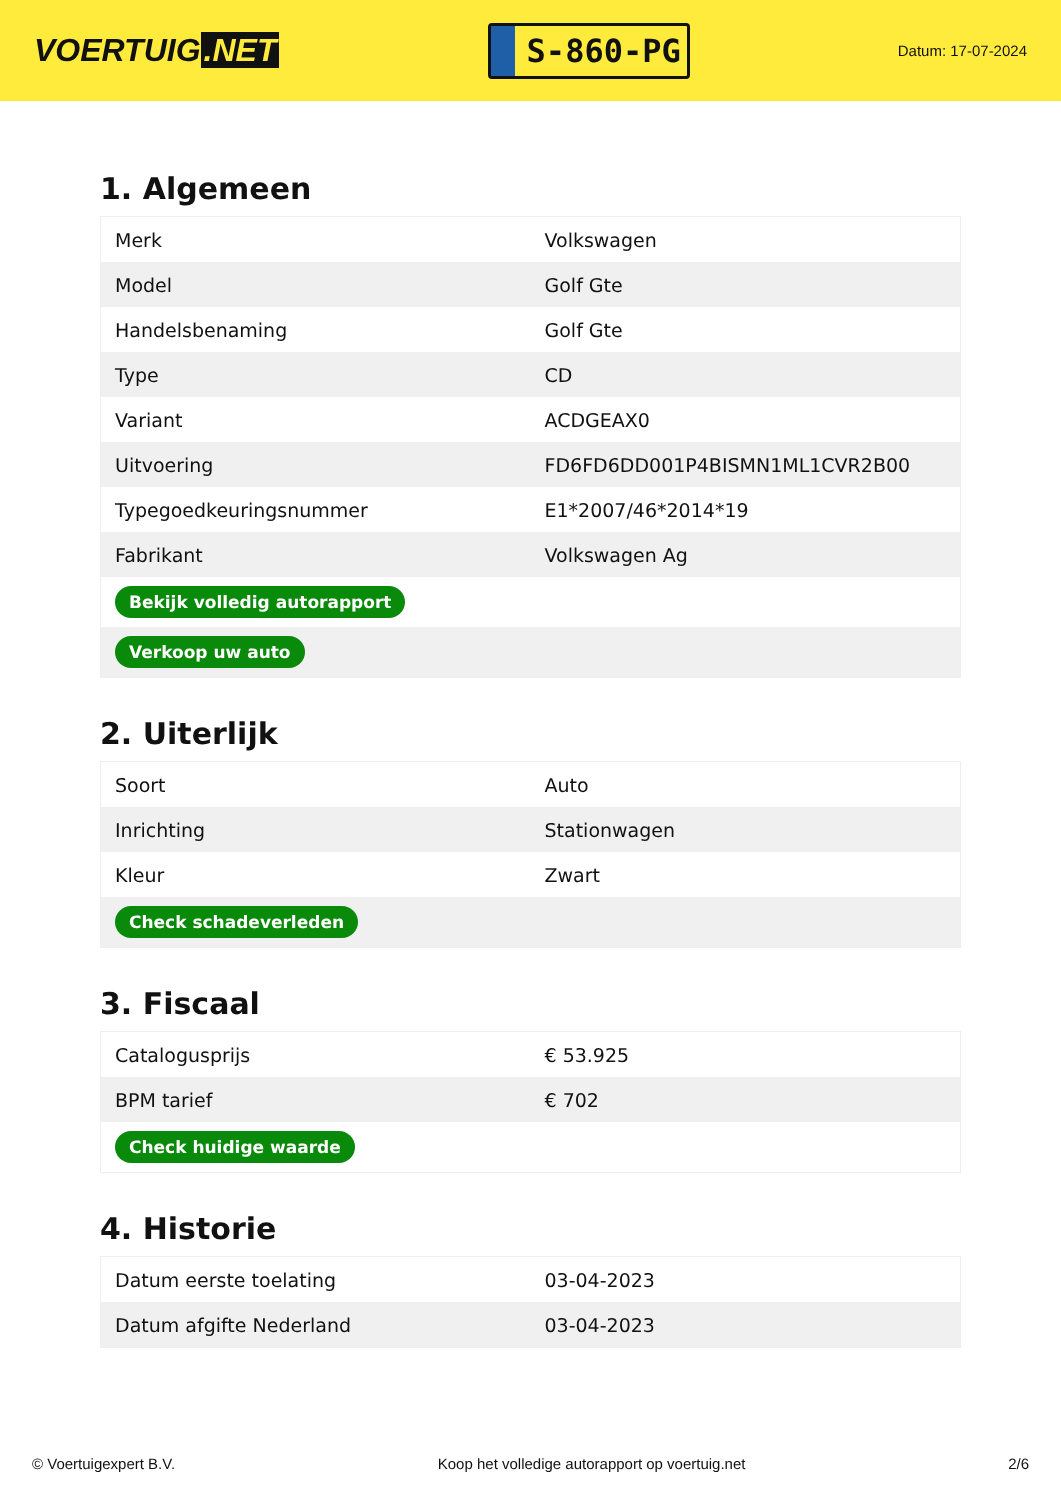VOERTUIG.NET
S-860-PG
Datum: 17-07-2024
1. Algemeen
| Merk | Volkswagen |
| Model | Golf Gte |
| Handelsbenaming | Golf Gte |
| Type | CD |
| Variant | ACDGEAX0 |
| Uitvoering | FD6FD6DD001P4BISMN1ML1CVR2B00 |
| Typegoedkeuringsnummer | E1*2007/46*2014*19 |
| Fabrikant | Volkswagen Ag |
| Bekijk volledig autorapport | |
| Verkoop uw auto | |
2. Uiterlijk
| Soort | Auto |
| Inrichting | Stationwagen |
| Kleur | Zwart |
| Check schadeverleden | |
3. Fiscaal
| Catalogusprijs | € 53.925 |
| BPM tarief | € 702 |
| Check huidige waarde | |
4. Historie
| Datum eerste toelating | 03-04-2023 |
| Datum afgifte Nederland | 03-04-2023 |
© Voertuigexpert B.V. Koop het volledige autorapport op voertuig.net 2/6